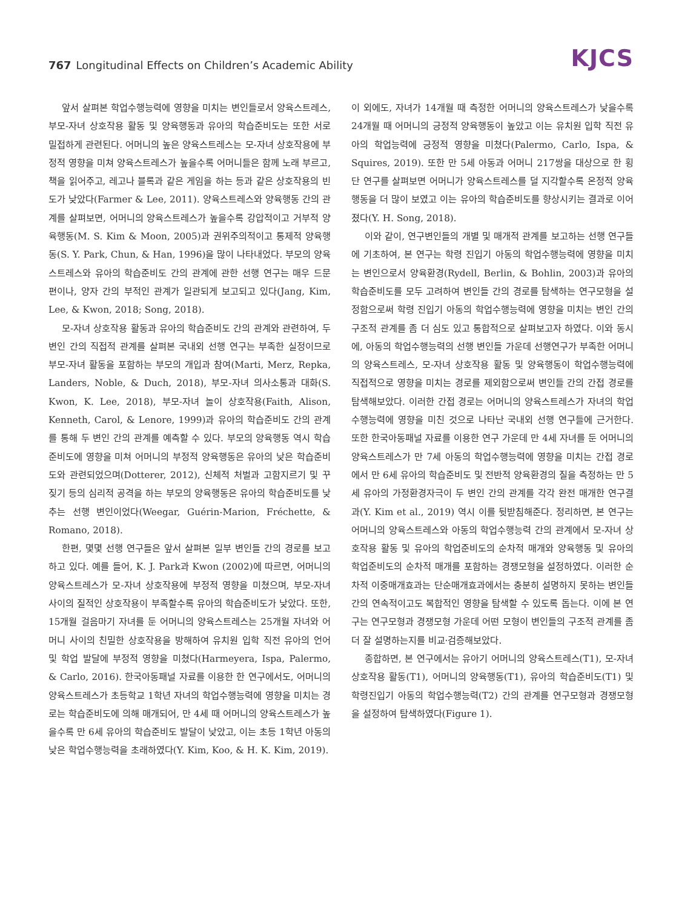767 Longitudinal Effects on Children’s Academic Ability
KJCS
앞서 살펴본 학업수행능력에 영향을 미치는 변인들로서 양육스트레스, 부모-자녀 상호작용 활동 및 양육행동과 유아의 학습준비도는 또한 서로 밀접하게 관련된다. 어머니의 높은 양육스트레스는 모-자녀 상호작용에 부정적 영향을 미쳐 양육스트레스가 높을수록 어머니들은 함께 노래 부르고, 책을 읽어주고, 레고나 블록과 같은 게임을 하는 등과 같은 상호작용의 빈도가 낮았다(Farmer & Lee, 2011). 양육스트레스와 양육행동 간의 관계를 살펴보면, 어머니의 양육스트레스가 높을수록 강압적이고 거부적 양육행동(M. S. Kim & Moon, 2005)과 권위주의적이고 통제적 양육행동(S. Y. Park, Chun, & Han, 1996)을 많이 나타내었다. 부모의 양육스트레스와 유아의 학습준비도 간의 관계에 관한 선행 연구는 매우 드문 편이나, 양자 간의 부적인 관계가 일관되게 보고되고 있다(Jang, Kim, Lee, & Kwon, 2018; Song, 2018).
모-자녀 상호작용 활동과 유아의 학습준비도 간의 관계와 관련하여, 두 변인 간의 직접적 관계를 살펴본 국내외 선행 연구는 부족한 실정이므로 부모-자녀 활동을 포함하는 부모의 개입과 참여(Marti, Merz, Repka, Landers, Noble, & Duch, 2018), 부모-자녀 의사소통과 대화(S. Kwon, K. Lee, 2018), 부모-자녀 놀이 상호작용(Faith, Alison, Kenneth, Carol, & Lenore, 1999)과 유아의 학습준비도 간의 관계를 통해 두 변인 간의 관계를 예측할 수 있다. 부모의 양육행동 역시 학습준비도에 영향을 미쳐 어머니의 부정적 양육행동은 유아의 낮은 학습준비도와 관련되었으며(Dotterer, 2012), 신체적 처벌과 고함지르기 및 꾸짖기 등의 심리적 공격을 하는 부모의 양육행동은 유아의 학습준비도를 낮추는 선행 변인이었다(Weegar, Guérin-Marion, Fréchette, & Romano, 2018).
한편, 몇몇 선행 연구들은 앞서 살펴본 일부 변인들 간의 경로를 보고하고 있다. 예를 들어, K. J. Park과 Kwon (2002)에 따르면, 어머니의 양육스트레스가 모-자녀 상호작용에 부정적 영향을 미쳤으며, 부모-자녀 사이의 질적인 상호작용이 부족할수록 유아의 학습준비도가 낮았다. 또한, 15개월 걸음마기 자녀를 둔 어머니의 양육스트레스는 25개월 자녀와 어머니 사이의 친밀한 상호작용을 방해하여 유치원 입학 직전 유아의 언어 및 학업 발달에 부정적 영향을 미쳤다(Harmeyera, Ispa, Palermo, & Carlo, 2016). 한국아동패널 자료를 이용한 한 연구에서도, 어머니의 양육스트레스가 초등학교 1학년 자녀의 학업수행능력에 영향을 미치는 경로는 학습준비도에 의해 매개되어, 만 4세 때 어머니의 양육스트레스가 높을수록 만 6세 유아의 학습준비도 발달이 낮았고, 이는 초등 1학년 아동의 낮은 학업수행능력을 초래하였다(Y. Kim, Koo, & H. K. Kim, 2019).
이 외에도, 자녀가 14개월 때 측정한 어머니의 양육스트레스가 낮을수록 24개월 때 어머니의 긍정적 양육행동이 높았고 이는 유치원 입학 직전 유아의 학업능력에 긍정적 영향을 미쳤다(Palermo, Carlo, Ispa, & Squires, 2019). 또한 만 5세 아동과 어머니 217쌍을 대상으로 한 횡단 연구를 살펴보면 어머니가 양육스트레스를 덜 지각할수록 온정적 양육행동을 더 많이 보였고 이는 유아의 학습준비도를 향상시키는 결과로 이어졌다(Y. H. Song, 2018).
이와 같이, 연구변인들의 개별 및 매개적 관계를 보고하는 선행 연구들에 기초하여, 본 연구는 학령 진입기 아동의 학업수행능력에 영향을 미치는 변인으로서 양육환경(Rydell, Berlin, & Bohlin, 2003)과 유아의 학습준비도를 모두 고려하여 변인들 간의 경로를 탐색하는 연구모형을 설정함으로써 학령 진입기 아동의 학업수행능력에 영향을 미치는 변인 간의 구조적 관계를 좀 더 심도 있고 통합적으로 살펴보고자 하였다. 이와 동시에, 아동의 학업수행능력의 선행 변인들 가운데 선행연구가 부족한 어머니의 양육스트레스, 모-자녀 상호작용 활동 및 양육행동이 학업수행능력에 직접적으로 영향을 미치는 경로를 제외함으로써 변인들 간의 간접 경로를 탐색해보았다. 이러한 간접 경로는 어머니의 양육스트레스가 자녀의 학업수행능력에 영향을 미친 것으로 나타난 국내외 선행 연구들에 근거한다. 또한 한국아동패널 자료를 이용한 연구 가운데 만 4세 자녀를 둔 어머니의 양육스트레스가 만 7세 아동의 학업수행능력에 영향을 미치는 간접 경로에서 만 6세 유아의 학습준비도 및 전반적 양육환경의 질을 측정하는 만 5세 유아의 가정환경자극이 두 변인 간의 관계를 각각 완전 매개한 연구결과(Y. Kim et al., 2019) 역시 이를 뒷받침해준다. 정리하면, 본 연구는 어머니의 양육스트레스와 아동의 학업수행능력 간의 관계에서 모-자녀 상호작용 활동 및 유아의 학업준비도의 순차적 매개와 양육행동 및 유아의 학업준비도의 순차적 매개를 포함하는 경쟁모형을 설정하였다. 이러한 순차적 이중매개효과는 단순매개효과에서는 충분히 설명하지 못하는 변인들 간의 연속적이고도 복합적인 영향을 탐색할 수 있도록 돕는다. 이에 본 연구는 연구모형과 경쟁모형 가운데 어떤 모형이 변인들의 구조적 관계를 좀 더 잘 설명하는지를 비교·검증해보았다.
종합하면, 본 연구에서는 유아기 어머니의 양육스트레스(T1), 모-자녀 상호작용 활동(T1), 어머니의 양육행동(T1), 유아의 학습준비도(T1) 및 학령진입기 아동의 학업수행능력(T2) 간의 관계를 연구모형과 경쟁모형을 설정하여 탐색하였다(Figure 1).